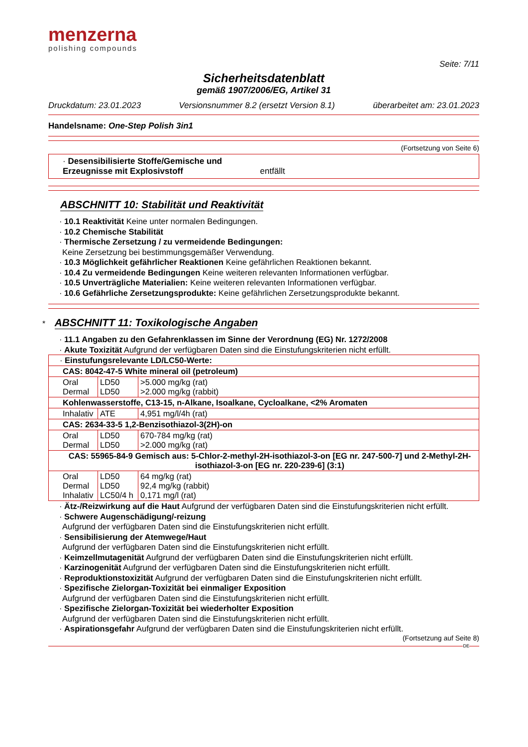menzerna
polishing compounds
Seite: 7/11
Sicherheitsdatenblatt
gemäß 1907/2006/EG, Artikel 31
Druckdatum: 23.01.2023 Versionsnummer 8.2 (ersetzt Version 8.1) überarbeitet am: 23.01.2023
Handelsname: One-Step Polish 3in1
(Fortsetzung von Seite 6)
· Desensibilisierte Stoffe/Gemische und
Erzeugnisse mit Explosivstoff entfällt
ABSCHNITT 10: Stabilität und Reaktivität
· 10.1 Reaktivität Keine unter normalen Bedingungen.
· 10.2 Chemische Stabilität
· Thermische Zersetzung / zu vermeidende Bedingungen:
Keine Zersetzung bei bestimmungsgemäßer Verwendung.
· 10.3 Möglichkeit gefährlicher Reaktionen Keine gefährlichen Reaktionen bekannt.
· 10.4 Zu vermeidende Bedingungen Keine weiteren relevanten Informationen verfügbar.
· 10.5 Unverträgliche Materialien: Keine weiteren relevanten Informationen verfügbar.
· 10.6 Gefährliche Zersetzungsprodukte: Keine gefährlichen Zersetzungsprodukte bekannt.
*
ABSCHNITT 11: Toxikologische Angaben
· 11.1 Angaben zu den Gefahrenklassen im Sinne der Verordnung (EG) Nr. 1272/2008
· Akute Toxizität Aufgrund der verfügbaren Daten sind die Einstufungskriterien nicht erfüllt.
| · Einstufungsrelevante LD/LC50-Werte: | | |
| CAS: 8042-47-5 White mineral oil (petroleum) | | |
| Oral Dermal | LD50 LD50 | >5.000 mg/kg (rat) >2.000 mg/kg (rabbit) |
| Kohlenwasserstoffe, C13-15, n-Alkane, Isoalkane, Cycloalkane, <2% Aromaten | | |
| Inhalativ | ATE | 4,951 mg/l/4h (rat) |
| CAS: 2634-33-5 1,2-Benzisothiazol-3(2H)-on | | |
| Oral Dermal | LD50 LD50 | 670-784 mg/kg (rat) >2.000 mg/kg (rat) |
| CAS: 55965-84-9 Gemisch aus: 5-Chlor-2-methyl-2H-isothiazol-3-on [EG nr. 247-500-7] und 2-Methyl-2H-isothiazol-3-on [EG nr. 220-239-6] (3:1) | | |
| Oral Dermal Inhalativ | LD50 LD50 LC50/4 h | 64 mg/kg (rat) 92,4 mg/kg (rabbit) 0,171 mg/l (rat) |
· Ätz-/Reizwirkung auf die Haut Aufgrund der verfügbaren Daten sind die Einstufungskriterien nicht erfüllt.
· Schwere Augenschädigung/-reizung
Aufgrund der verfügbaren Daten sind die Einstufungskriterien nicht erfüllt.
· Sensibilisierung der Atemwege/Haut
Aufgrund der verfügbaren Daten sind die Einstufungskriterien nicht erfüllt.
· Keimzellmutagenität Aufgrund der verfügbaren Daten sind die Einstufungskriterien nicht erfüllt.
· Karzinogenität Aufgrund der verfügbaren Daten sind die Einstufungskriterien nicht erfüllt.
· Reproduktionstoxizität Aufgrund der verfügbaren Daten sind die Einstufungskriterien nicht erfüllt.
· Spezifische Zielorgan-Toxizität bei einmaliger Exposition
Aufgrund der verfügbaren Daten sind die Einstufungskriterien nicht erfüllt.
· Spezifische Zielorgan-Toxizität bei wiederholter Exposition
Aufgrund der verfügbaren Daten sind die Einstufungskriterien nicht erfüllt.
· Aspirationsgefahr Aufgrund der verfügbaren Daten sind die Einstufungskriterien nicht erfüllt.
(Fortsetzung auf Seite 8)
DE